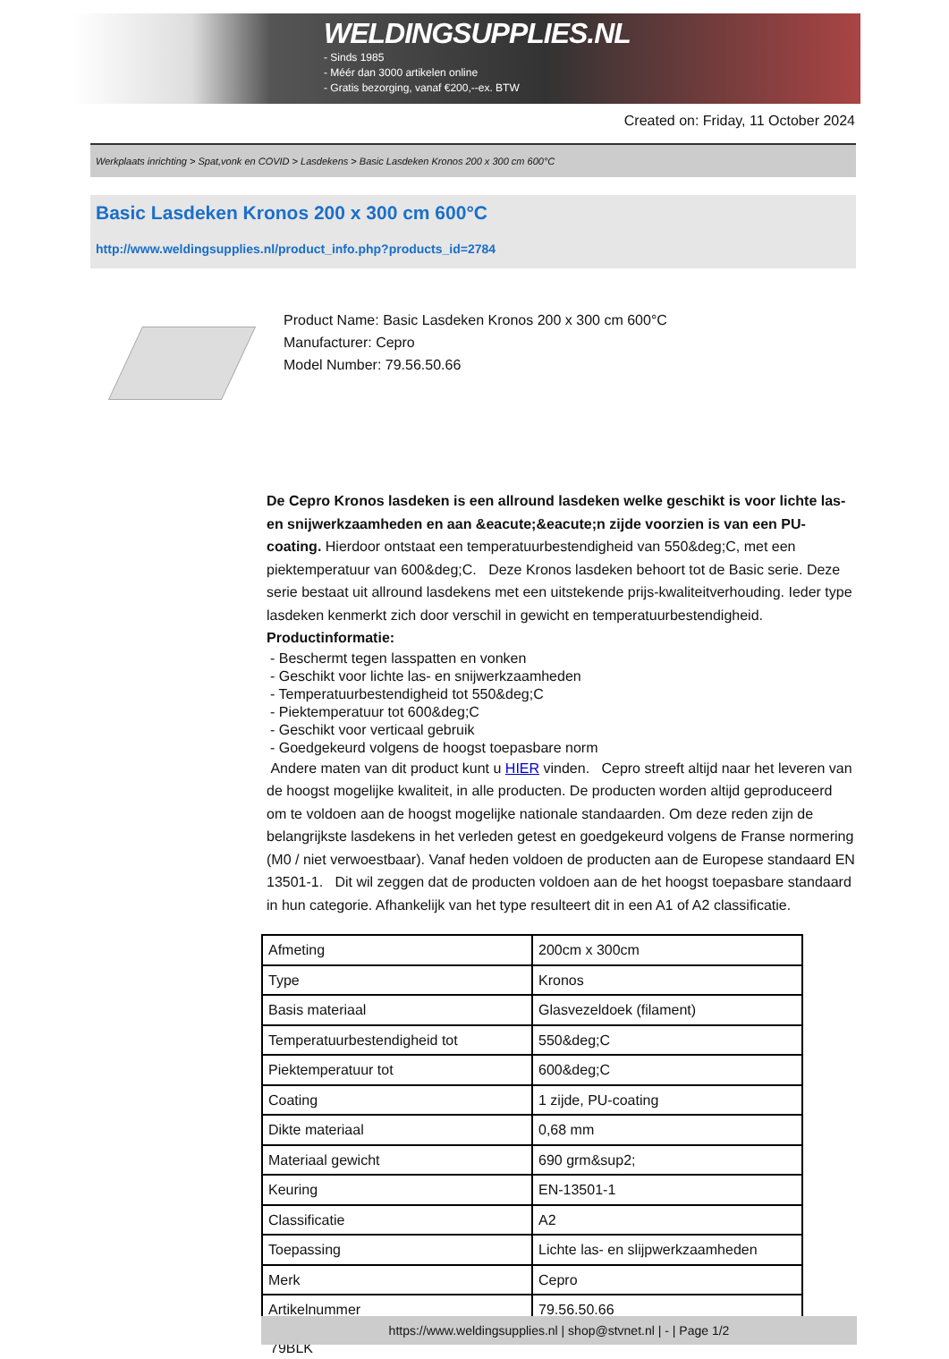WELDINGSUPPLIES.NL
- Sinds 1985
- Méér dan 3000 artikelen online
- Gratis bezorging, vanaf €200,--ex. BTW
Created on: Friday, 11 October 2024
Werkplaats inrichting > Spat,vonk en COVID > Lasdekens > Basic Lasdeken Kronos 200 x 300 cm 600°C
Basic Lasdeken Kronos 200 x 300 cm 600°C
http://www.weldingsupplies.nl/product_info.php?products_id=2784
Product Name: Basic Lasdeken Kronos 200 x 300 cm 600°C
Manufacturer: Cepro
Model Number: 79.56.50.66
De Cepro Kronos lasdeken is een allround lasdeken welke geschikt is voor lichte las- en snijwerkzaamheden en aan &eacute;&eacute;n zijde voorzien is van een PU-coating. Hierdoor ontstaat een temperatuurbestendigheid van 550&deg;C, met een piektemperatuur van 600&deg;C. Deze Kronos lasdeken behoort tot de Basic serie. Deze serie bestaat uit allround lasdekens met een uitstekende prijs-kwaliteitverhouding. Ieder type lasdeken kenmerkt zich door verschil in gewicht en temperatuurbestendigheid.
Productinformatie:
- Beschermt tegen lasspatten en vonken
- Geschikt voor lichte las- en snijwerkzaamheden
- Temperatuurbestendigheid tot 550&deg;C
- Piektemperatuur tot 600&deg;C
- Geschikt voor verticaal gebruik
- Goedgekeurd volgens de hoogst toepasbare norm
Andere maten van dit product kunt u HIER vinden. Cepro streeft altijd naar het leveren van de hoogst mogelijke kwaliteit, in alle producten. De producten worden altijd geproduceerd om te voldoen aan de hoogst mogelijke nationale standaarden. Om deze reden zijn de belangrijkste lasdekens in het verleden getest en goedgekeurd volgens de Franse normering (M0 / niet verwoestbaar). Vanaf heden voldoen de producten aan de Europese standaard EN 13501-1. Dit wil zeggen dat de producten voldoen aan de het hoogst toepasbare standaard in hun categorie. Afhankelijk van het type resulteert dit in een A1 of A2 classificatie.
| Afmeting | 200cm x 300cm |
| Type | Kronos |
| Basis materiaal | Glasvezeldoek (filament) |
| Temperatuurbestendigheid tot | 550&deg;C |
| Piektemperatuur tot | 600&deg;C |
| Coating | 1 zijde, PU-coating |
| Dikte materiaal | 0,68 mm |
| Materiaal gewicht | 690 grm&sup2; |
| Keuring | EN-13501-1 |
| Classificatie | A2 |
| Toepassing | Lichte las- en slijpwerkzaamheden |
| Merk | Cepro |
| Artikelnummer | 79.56.50.66 |
79BLK
https://www.weldingsupplies.nl | shop@stvnet.nl | - | Page 1/2